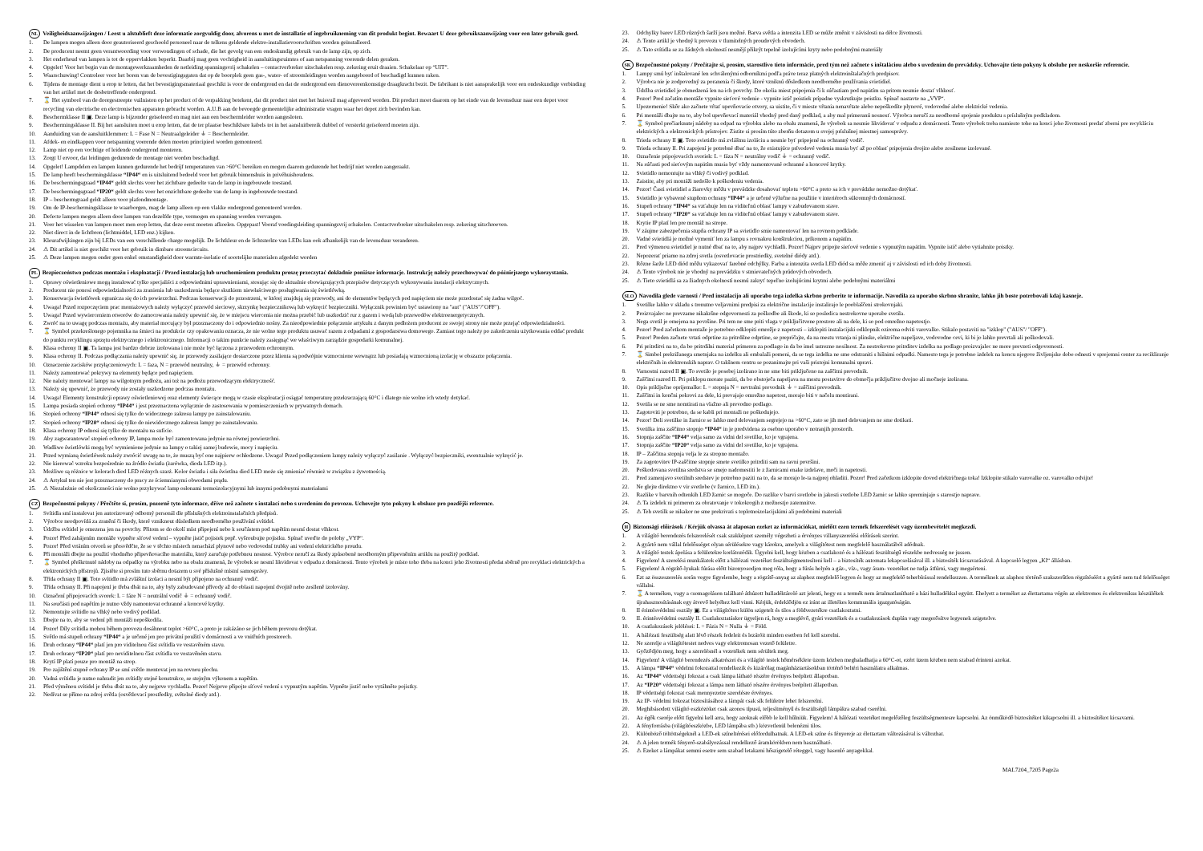NL Veiligheidsaanwijzingen / Leest u alstublieft deze informatie zorgvuldig door, alvorens u met de installatie of ingebruikneming van dit produkt begint. Bewaart U deze gebruiksaanwijzing voor een later gebruik goed.
1. De lampen mogen alleen door geautoriseerd geschoold personeel naar de telkens geldende elektro-installatievoorschriften worden geïnstalleerd.
2. De producent neemt geen verantwoording voor verwondingen of schade, die het gevolg van een ondeskundig gebruik van de lamp zijn, op zich.
3. Het onderhoud van lampen is tot de oppervlakken beperkt. Daarbij mag geen vochtigheid in aansluitingsruimtes of aan netspanning voerende delen geraken.
4. Opgelet! Voor het begin van de montagewerkzaamheden de netleiding spanningsvrij schakelen – contactverbreker uitschakelen resp. zekering eruit draaien. Schakelaar op “UIT”.
5. Waarschuwing! Controleer voor het boren van de bevestigingsgaten dat op de boorplek geen gas-, water- of stroomleidingen worden aangeboord of beschadigd kunnen raken.
6. Tijdens de montage dient u erop te letten, dat het bevestigingsmateriaal geschikt is voor de ondergrond en dat de ondergrond een dienovereenkomstige draagkracht bezit. De fabrikant is niet aansprakelijk voor een ondeskundige verbinding van het artikel met de desbetreffende ondergrond.
7. ⌛ Het symbool van de doorgestreepte vuilniston op het product of de verpakking betekent, dat dit product niet met het huisvuil mag afgevoerd worden. Dit product moet daarom op het einde van de levensduur naar een depot voor recycling van electrische en electronischen apparaten gebracht worden. A.U.B aan de bevoegde gemeentelijke administratie vragen waar het depot zich bevinden kan.
8. Beschermklasse II ▣. Deze lamp is bijzonder geïsoleerd en mag niet aan een beschermleider worden aangesloten.
9. Beschermingsklasse II. Bij het aansluiten moet u erop letten, dat de ter plaatse beschikbare kabels tot in het aansluitbereik dubbel of versterkt geïsoleerd moeten zijn.
10. Aanduiding van de aansluitklemmen: L = Fase N = Neutraalgeleider ⏚ = Beschermleider.
11. Afdek- en eindkappen voor netspanning voerende delen moeten principieel worden gemonteerd.
12. Lamp niet op een vochtige of leidende ondergrond monteren.
13. Zorgt U ervoor, dat leidingen gedurende de montage niet worden beschadigd.
14. Opgelet! Lampdelen en lampen kunnen gedurende het bedrijf temperaturen van >60°C bereiken en mogen daarom gedurende het bedrijf niet worden aangeraakt.
15. De lamp heeft beschermingsklasse “IP44“ en is uitsluitend bedoeld voor het gebruik binnenshuis in privéhuishoudens.
16. De beschermingsgraad “IP44“ geldt slechts voor het zichtbare gedeelte van de lamp in ingebouwde toestand.
17. De beschermingsgraad “IP20“ geldt slechts voor het onzichtbare gedeelte van de lamp in ingebouwde toestand.
18. IP – beschermgraad geldt alleen voor plafondmontage.
19. Om de IP-beschermingsklasse te waarborgen, mag de lamp alleen op een vlakke ondergrond gemonteerd worden.
20. Defecte lampen mogen alleen door lampen van dezelfde type, vermogen en spanning worden vervangen.
21. Voor het wisselen van lampen moet men erop letten, dat deze eerst moeten afkoelen. Opgepast! Vooraf voedingsleiding spanningsvrij schakelen. Contactverbreker uitschakelen resp. zekering uitschroeven.
22. Niet direct in de lichtbron (lichtmiddel, LED enz.) kijken.
23. Kleurafwijkingen zijn bij LEDs van een verschillende charge mogelijk. De lichtkleur en de lichtsterkte van LEDs kan ook afhankelijk van de levensduur veranderen.
24. ⚠ Dit artikel is niet geschikt voor het gebruik in dimbare stroomcircuits.
25. ⚠ Deze lampen mogen onder geen enkel omstandigheid door warmte-isolatie of soortelijke materialen afgedekt worden
PL Bezpieczeństwo podczas montażu i eksploatacji / Przed instalacją lub uruchomieniem produktu proszę przeczytać dokładnie poniższe informacje. Instrukcję należy przechowywać do późniejszego wykorzystania.
1. Oprawy oświetleniowe mogą instalować tylko specjaliści z odpowiednimi uprawnieniami, stosując się do aktualnie obowiązujących przepisów dotyczących wykonywania instalacji elektrycznych.
2. Producent nie ponosi odpowiedzialności za zranienia lub uszkodzenia będące skutkiem niewłaściwego posługiwania się świetlówką.
3. Konserwacja świetlówek ogranicza się do ich powierzchni. Podczas konserwacji do przestrzeni, w której znajdują się przewody, ani do elementów będących pod napięciem nie może przedostać się żadna wilgoć.
4. Uwaga! Przed rozpoczęciem prac montażowych należy wyłączyć przewód sieciowy, skrzynkę bezpiecznikową lub wykręcić bezpieczniki. Wyłącznik powinien być ustawiony na "aut" ("AUS"/"OFF").
5. Uwaga! Przed wywierceniem otworów do zamocowania należy upewnić się, że w miejscu wiercenia nie można przebić lub uszkodzić rur z gazem i wodą lub przewodów elektroenergetycznych.
6. Zwróć na to uwagę podczas montażu, aby materiał mocujący był przeznaczony do i odpowiednio nośny. Za nieodpowiednie połączenie artykułu z danym podłożem producent ze swojej strony nie może przejąć odpowiedzialności.
7. ⌛ Symbol przekreślonego pojemnika na śmieci na produkcie czy opakowaniu oznacza, że nie wolno tego produktu usuwać razem z odpadami z gospodarstwa domowego. Zamiast tego należy po zakończeniu użytkowania oddać produkt do punktu recyklingu sprzętu elektrycznego i elektronicznego. Informacji o takim punkcie należy zasięgnąć we właściwym zarządzie gospodarki komunalnej.
8. Klasa ochrony II ▣. Ta lampa jest bardzo dobrze izolowana i nie może być łączona z przewodem ochronnym.
9. Klasa ochrony II. Podczas podłączania należy upewnić się, że przewody zasilające dostarczone przez klienta są podwójnie wzmocnione wewnątrz lub posiadają wzmocnioną izolację w obszarze połączenia.
10. Oznaczenie zacisków przyłączeniowych: L = faza, N = przewód neutralny, ⏚ = przewód ochronny.
11. Należy zamontować pokrywy na elementy będące pod napięciem.
12. Nie należy montować lampy na wilgotnym podłożu, ani też na podłożu przewodzącym elektryczność.
13. Należy się upewnić, że przewody nie zostały uszkodzone podczas montażu.
14. Uwaga! Elementy konstrukcji oprawy oświetleniowej oraz elementy świecące mogą w czasie eksploatacji osiągać temperaturę przekraczającą 60°C i dlatego nie wolno ich wtedy dotykać.
15. Lampa posiada stopień ochrony “IP44“ i jest przeznaczona wyłącznie do zastosowania w pomieszczeniach w prywatnych domach.
16. Stopień ochrony “IP44“ odnosi się tylko do widocznego zakresu lampy po zainstalowaniu.
17. Stopień ochrony “IP20“ odnosi się tylko do niewidocznego zakresu lampy po zainstalowaniu.
18. Klasa ochrony IP odnosi się tylko do montażu na suficie.
19. Aby zagwarantować stopień ochrony IP, lampa może być zamontowana jedynie na równej powierzchni.
20. Wadliwe świetlówki mogą być wymienione jedynie na lampy o takiej samej budowie, mocy i napięciu.
21. Przed wymianą świetlówek należy zwrócić uwagę na to, że muszą być one najpierw ochłodzone. Uwaga! Przed podłączeniem lampy należy wyłączyć zasilanie . Wyłączyć bezpieczniki, ewentualnie wykręcić je.
22. Nie kierować wzroku bezpośrednio na źródło światła (żarówka, dioda LED itp.).
23. Możliwe są różnice w kolorach diod LED różnych szarż. Kolor światła i siła świetlna diod LED może się zmieniać również w związku z żywotnością.
24. ⚠ Artykuł ten nie jest przeznaczony do pracy ze ściemnianymi obwodami prądu.
25. ⚠ Niezależnie od okoliczności nie wolno przykrywać lamp osłonami termoizolacyjnymi lub innymi podobnymi materiałami
CZ Bezpečnostní pokyny / Přečtěte si, prosím, pozorně tyto informace, dříve než začnete s instalací nebo s uvedením do provozu. Uchovejte tyto pokyny k obsluze pro pozdější reference.
1. Svítidla smí instalovat jen autorizovaný odborný personál dle příslušných elektroinstalačních předpisů.
2. Výrobce neodpovídá za zranění či škody, které vzniknout důsledkem neodborného používání svítidel.
3. Údržba svítidel je omezena jen na povrchy. Přitom se do okolí míst připojení nebo k součástem pod napětím nesmí dostat vlhkost.
4. Pozor! Před zahájením montáže vypněte síťové vedení – vypněte jistič pojistek popř. vyšroubujte pojistku. Spínač uveďte do polohy „VYP“.
5. Pozor! Před vrtáním otvorů se přesvědčte, že se v těchto místech nenachází plynové nebo vodovodní trubky ani vedení elektrického proudu.
6. Při montáži dbejte na použití vhodného připevňovacího materiálu, který zaručuje potřebnou nosnost. Výrobce neručí za škody způsobené neodborným připevněním artiklu na použitý podklad.
7. ⌛ Symbol přeškrtnuté nádoby na odpadky na výrobku nebo na obalu znamená, že výrobek se nesmí likvidovat v odpadu z domácnosti. Tento výrobek je místo toho třeba na konci jeho životnosti předat sběrně pro recyklaci elektrických a elektronických přístrojů. Zjistěte si prosím tuto sběrnu dotazem u své příslušné místní samosprávy.
8. Třída ochrany II ▣. Toto svítidlo má zvláštní izolaci a nesmí být připojeno na ochranný vodič.
9. Třída ochrany II. Při napojení je třeba dbát na to, aby byly zabudované přívody až do oblasti napojení dvojitě nebo zesíleně izolovány.
10. Označení připojovacích svorek: L = fáze N = neutrální vodič ⏚ = ochranný vodič.
11. Na součásti pod napětím je nutno vždy namontovat ochranné a koncové krytky.
12. Nemontujte svítidlo na vlhký nebo vodivý podklad.
13. Dbejte na to, aby se vedení při montáži nepoškodila.
14. Pozor! Díly svítidla mohou během provozu dosáhnout teplot >60°C, a proto je zakázáno se jich během provozu dotýkat.
15. Světlo má stupeň ochrany “IP44“ a je určené jen pro privátní použití v domácnosti a ve vnitřních prostorech.
16. Druh ochrany “IP44“ platí jen pro viditelnou část svítidla ve vestavěném stavu.
17. Druh ochrany “IP20“ platí pro neviditelnou část svítidla ve vestavěném stavu.
18. Krytí IP platí pouze pro montáž na strop.
19. Pro zajištění stupně ochrany IP se smí světlo montovat jen na rovnou plochu.
20. Vadná svítidla je nutno nahradit jen svítidly stejné konstrukce, se stejným výkonem a napětím.
21. Před výměnou svítidel je třeba dbát na to, aby nejprve vychladla. Pozor! Nejprve připojte síťové vedení s vypnutým napětím. Vypněte jistič nebo vytáhněte pojistky.
22. Nedívat se přímo na zdroj světla (osvětlovací prostředky, světelné diody atd.).
23. Odchylky barev LED různých šarží jsou možné. Barva světla a intenzita LED se může změnit v závislosti na délce životnosti.
24. ⚠ Tento artikl je vhodný k provozu v tlumitelných proudových obvodech.
25. ⚠ Tato svítidla se za žádných okolností nesmějí přikrýt tepelně izolujícími kryty nebo podobnými materiály
SK Bezpečnostné pokyny / Prečítajte si, prosím, starostlivo tieto informácie, pred tým než začnete s inštaláciou alebo s uvedením do prevádzky. Uchovajte tieto pokyny k obsluhe pre neskoršie referencie.
1. Lampy smú byť inštalované len schválenými odborníkmi podľa práve teraz platných elektroinštalačných predpisov.
2. Výrobca nie je zodpovedný za poranenia či škody, ktoré vzniknú dôsledkom neodborného používania svietidiel.
3. Údržba svietidiel je obmedzená len na ich povrchy. Do okolia miest pripojenia či k súčastiam pod napätím sa pritom nesmie dostať vlhkosť.
4. Pozor! Pred začatím montáže vypnite sieťové vedenie - vypnite istič poistiek prípadne vyskrutkujte poistku. Spínač nastavte na „VYP“.
5. Upozornenie! Skôr ako začnete vŕtať upevňovacie otvory, sa uistite, či v mieste vŕtania nenavŕtate alebo nepoškodíte plynové, vodovodné alebo elektrické vedenia.
6. Pri montáži dbajte na to, aby bol upevňovací materiál vhodný pred daný podklad, a aby mal primeranú nosnosť. Výrobca neručí za neodborné spojenie produktu s príslušným podkladom.
7. ⌛ Symbol prečiarknutej nádoby na odpad na výrobku alebo na obalu znamená, že výrobok sa nesmie likvidovať v odpadu z domácnosti. Tento výrobok treba namiesto toho na konci jeho životnosti predať zberni pre recykláciu elektrických a elektronických prístrojov. Zistite si prosím túto zberňu dotazom u svojej príslušnej miestnej samosprávy.
8. Trieda ochrany II ▣. Toto svietidlo má zvláštnu izoláciu a nesmie byť pripojené na ochranný vodič.
9. Trieda ochrany II. Pri zapojení je potrebné dbať na to, že existujúce prívodové vedenia musia byť až po oblasť pripojenia dvojito alebo zosilnene izolované.
10. Označenie pripojovacích svoriek: L = fáza N = neutrálny vodič ⏚ = ochranný vodič.
11. Na súčasti pod sieťovým napätím musia byť vždy namontované ochranné a koncové krytky.
12. Svietidlo nemontujte na vlhký či vodivý podklad.
13. Zaistite, aby pri montáži nedošlo k poškodeniu vedenia.
14. Pozor! Časti svietidiel a žiarovky môžu v prevádzke dosahovať teplotu >60°C a preto sa ich v prevádzke nemožno dotýkať.
15. Svietidlo je vybavené stupňom ochrany “IP44“ a je určené výlučne na použitie v interiéroch súkromných domácností.
16. Stupeň ochrany “IP44“ sa vzťahuje len na viditeľnú oblasť lampy v zabudovanom stave.
17. Stupeň ochrany “IP20“ sa vzťahuje len na viditeľnú oblasť lampy v zabudovanom stave.
18. Krytie IP platí len pre montáž na strope.
19. V záujme zabezpečenia stupňa ochrany IP sa svietidlo smie namontovať len na rovnom podklade.
20. Vadné svietidlá je možné vymeniť len za lampu s rovnakou konštrukciou, príkonom a napätím.
21. Pred výmenou svietidiel je nutné dbať na to, aby najprv vychladli. Pozor! Najprv pripojte sieťové vedenie s vypnutým napätím. Vypnite istič alebo vytiahnite poistky.
22. Nepozerať priamo na zdroj svetla (osvetlovacie prostriedky, svetelné diódy atd.).
23. Rôzne šarže LED diód môžu vykazovať farebné odchýlky. Farba a intenzita svetla LED diód sa môže zmeniť aj v závislosti od ich doby životnosti.
24. ⚠ Tento výrobok nie je vhodný na prevádzku v stmievateľných prúdových obvodoch.
25. ⚠ Tieto svietidlá sa za žiadnych okolností nesmú zakryť tepeľno izolujúcimi krytmi alebo podobnými materiálmi
SLO Navodila glede varnosti / Pred instalacijo ali uporabo tega izdelka skrbno preberite te informacije. Navodila za uporabo skrbno shranite, lahko jih boste potrebovali kdaj kasneje.
1. Svetilke lahko v skladu s trenutno veljavnimi predpisi za električne instalacije instalirajo le pooblaščeni strokovnjaki.
2. Proizvajalec ne prevzame nikakršne odgovornosti za poškodbe ali škode, ki so posledica nestrokovne uporabe svetila.
3. Nega svetil je omejena na površine. Pri tem ne sme priti vlaga v priključitvene prostore ali na dele, ki so pod omrežno napetostjo.
4. Pozor! Pred začetkom montaže je potrebno odklopiti omrežje z napetosti – izklopiti instalacijski odklopnik oziroma odviti varovalko. Stikalo postaviti na "izklop" ("AUS"/ "OFF").
5. Pozor! Preden začnete vrtati odprtine za pritrdilne odprtine, se prepričajte, da na mestu vrtanja ni plinske, električne napeljave, vodovodne cevi, ki bi jo lahko prevrtali ali poškodovali.
6. Pri pritrditvi na to, da bo pritrdilni material primeren za podlago in da bo imel ustrezno nosilnost. Za nestrokovno pritrditev izdelka na podlago proizvajalec ne more prevzeti odgovornosti.
7. ⌛ Simbol prekrižanega smetnjaka na izdelku ali embalaži pomeni, da se tega izdelka ne sme odstraniti s hišnimi odpadki. Namesto tega je potrebno izdelek na koncu njegove življenjske dobe odnesti v sprejemni center za recikliranje električnih in elektronskih naprav. O takšnem centru se pozanimajte pri vaši pristojni komunalni upravi.
8. Varnostni razred II ▣. To svetilo je posebej izolirano in ne sme biti priključeno na zaščitni prevodnik.
9. Zaščitni razred II. Pri priklopu morate paziti, da bo obstoječa napeljava na mestu postavitve do območja priključitve dvojno ali močneje izolirana.
10. Opis priključne oprijemalke: L = stopnja N = nevtralni prevodnik ⏚ = zaščitni prevodnik.
11. Zaščitni in končni pokrovi za dele, ki prevajajo omrežno napetost, morajo biti v načelu montirani.
12. Svetila se ne sme nomtirati na vlažno ali prevodno podlago.
13. Zagotoviti je potrebno, da se kabli pri montaži ne poškodujejo.
14. Pozor! Deli svetilke in žarnice se lahko med delovanjem segrejejo na >60°C, zato se jih med delovanjem ne sme dotikati.
15. Svetilka ima zaščitno stopnjo “IP44“ in je predvidena za osebno uporabo v notranjih prostorih.
16. Stopnja zaščite “IP44“ velja samo za vidni del svetilke, ko je vgrajena.
17. Stopnja zaščite “IP20“ velja samo za vidni del svetilke, ko je vgrajena.
18. IP – Zaščitna stopnja velja le za stropno montažo.
19. Za zagotovitev IP-zaščitne stopnje smete svetilko pritrditi sam na ravni površini.
20. Poškodovana svetilna sredstva se smejo nadomestiti le z žarnicami enake izdelave, moči in napetosti.
21. Pred zamenjavo svetilnih sredstev je potrebno paziti na to, da se morajo le-ta najprej ohladiti. Pozor! Pred začetkom izklopite dovod električnega toka! Izklopite stikalo varovalke oz. varovalko odvijte!
22. Ne glejte direktno v vir svetlobe (v žarnico, LED itn.).
23. Razlike v barvnih odtenkih LED žarnic so mogoče. Do razlike v barvi svetlobe in jakosti svetlobe LED žarnic se lahko spreminjajo s starostjo naprave.
24. ⚠ Ta izdelek ni primeren za obratovanje v tokokrogih z možnostjo zatemnitve.
25. ⚠ Teh svetilk se nikakor ne sme prekrivati s toplotnoizolacijskimi ali podobnimi materiali
H Biztonsági előírások / Kérjük olvassa át alaposan ezeket az információkat, mielőtt ezen termék felszerelését vagy üzembevételét megkezdi.
1. A világító berendezés felszerelését csak szakképzet személy végezheti a érvényes villanyszerelési előírások szerint.
2. A gyártó nem vállal felelősséget olyan sérülésekre vagy károkra, amelyek a világítótest nem megfelelő használatából adódnak.
3. A világító testek ápolása a felületekre korlátozódik. Ügyelni kell, hogy közben a csatlakozó és a hálózati feszültségű részekbe nedvesség ne jusson.
4. Figyelem! A szerelési munkálatok előtt a hálózati vezetéket feszültségmentesíteni kell – a biztosíték automata lekapcsolásával ill. a biztosíték kicsavarásával. A kapcsoló legyen „KI“ állásban.
5. Figyelem! A rögzítő-lyukak fúrása előtt bizonyosodjon meg róla, hogy a fúrás helyén a gáz-, víz-, vagy áram- vezetéket ne tudja átfúrni, vagy megsérteni.
6. Ezt az összeszerelés során vegye figyelembe, hogy a rögzítő-anyag az alaphoz megfelelő legyen és hogy az megfelelő teherbírással rendelkezzen. A terméknek az alaphoz történő szakszerűtlen rögzítéséért a gyártó nem tud felelősséget vállalni.
7. ⌛ A terméken, vagy a csomagoláson található áthúzott hulladéktároló azt jelenti, hogy ez a termék nem ártalmatlanítható a házi hulladékkal együtt. Ehelyett a terméket az élettartama végén az elektromos és elektronikus készülékek újrahasznosításának egy átvevő helyéhez kell vinni. Kérjük, érdeklődjön ez iránt az illetékes kommunális igazgatóságán.
8. II érintésvédelmi osztály ▣. Ez a világítótest külön szigetelt és tilos a földvezetékre csatlakoztatni.
9. II. érintésvédelmi osztály II. Csatlakoztatáskor ügyeljen rá, hogy a meglévő, gyári vezetékek és a csatlakozások duplán vagy megerősítve legyenek szigetelve.
10. A csatlakozások jelölései: L = Fázis N = Nulla ⏚ = Föld.
11. A hálózati feszültség alatt lévő részek fedeleit és lezáróit minden esetben fel kell szerelni.
12. Ne szerelje a világítótestet nedves vagy elektromosan vezető felületre.
13. Győződjön meg, hogy a szerelésnél a vezetékek nem sérültek meg.
14. Figyelem! A világító berendezés alkatrészei és a világító testek hőmérséklete üzem közben meghaladhatja a 60°C-ot, ezért üzem közben nem szabad érinteni azokat.
15. A lámpa “IP44“ védelmi fokozattal rendelkezik és kizárólag magánháztartásokban történő beltéri használatra alkalmas.
16. Az “IP44“ védettségi fokozat a csak lámpa látható részére érvényes beépített állapotban.
17. Az “IP20“ védettségi fokozat a lámpa nem látható részére érvényes beépített állapotban.
18. IP védettségi fokozat csak mennyezetre szerelésre érvényes.
19. Az IP- védelmi fokozat biztosításához a lámpát csak sík felületre lehet felszerelni.
20. Meghibásodott világító eszközöket csak azonos típusú, teljesítményű és feszültségű lámpákra szabad cserélni.
21. Az égők cseréje előtt figyelni kell arra, hogy azoknak előbb le kell hűlniük. Figyelem! A hálózati vezetéket megelőzőleg feszültségmentesre kapcsolni. Az önműködő biztosítékot kikapcsolni ill. a biztosítékot kicsavarni.
22. A fényforrásba (világítóeszközbe, LED lámpába stb.) közvetlenül belenézni tilos.
23. Különböző töltöttségeknél a LED-ek színeltérései előfordulhatnak. A LED-ek színe és fényereje az élettartam változásával is változhat.
24. ⚠ A jelen termék fényerő-szabályozással rendelkező áramkörökben nem használható.
25. ⚠ Ezeket a lámpákat semmi esetre sem szabad letakarni hőszigetelő réteggel, vagy hasonló anyagokkal.
MAL7204_7205 Page2a